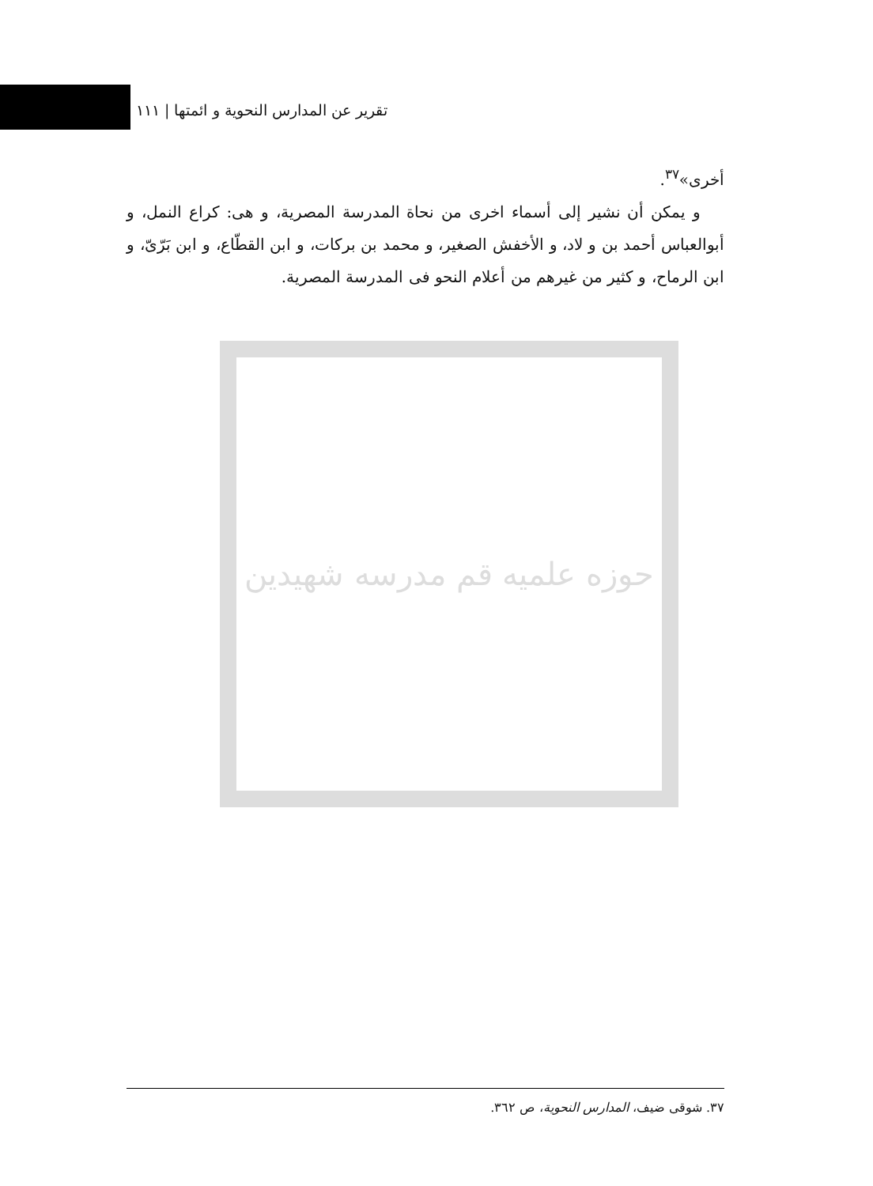تقرير عن المدارس النحوية و ائمتها | ١١١
أخرى»<sup>٣٧</sup>.
و يمكن أن نشير إلى أسماء اخرى من نحاة المدرسة المصرية، و هى: كراع النمل، و أبوالعباس أحمد بن و لاد، و الأخفش الصغير، و محمد بن بركات، و ابن القطّاع، و ابن بَرّىّ، و ابن الرماح، و كثير من غيرهم من أعلام النحو فى المدرسة المصرية.
حوزه علميه قم مدرسه شهيدين
٣٧. شوقى ضيف، المدارس النحوية، ص ٣٦٢.